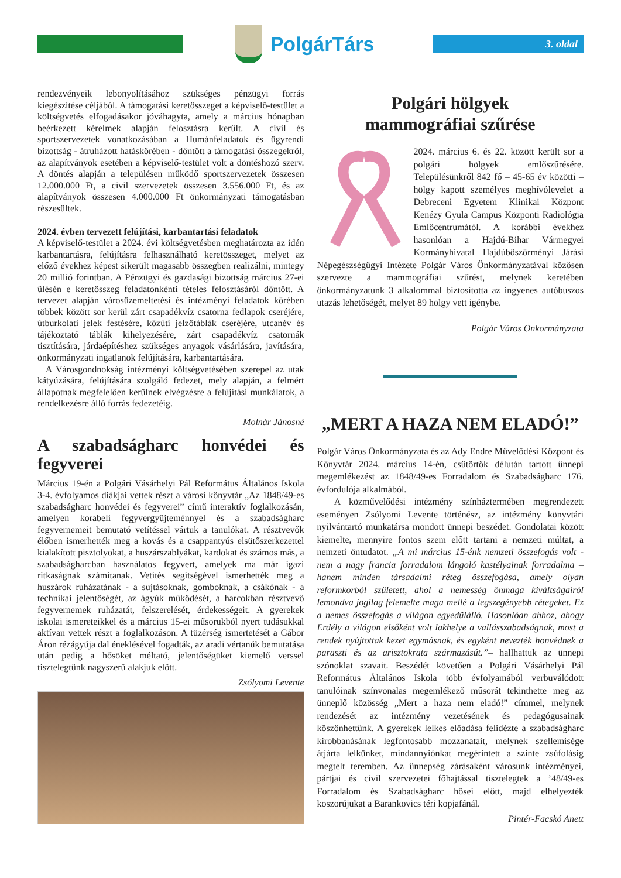PolgárTárs
3. oldal
rendezvényeik lebonyolításához szükséges pénzügyi forrás kiegészítése céljából. A támogatási keretösszeget a képviselő-testület a költségvetés elfogadásakor jóváhagyta, amely a március hónapban beérkezett kérelmek alapján felosztásra került. A civil és sportszervezetek vonatkozásában a Humánfeladatok és ügyrendi bizottság - átruházott hatáskörében - döntött a támogatási összegekről, az alapítványok esetében a képviselő-testület volt a döntéshozó szerv. A döntés alapján a településen működő sportszervezetek összesen 12.000.000 Ft, a civil szervezetek összesen 3.556.000 Ft, és az alapítványok összesen 4.000.000 Ft önkormányzati támogatásban részesültek.
2024. évben tervezett felújítási, karbantartási feladatok
A képviselő-testület a 2024. évi költségvetésben meghatározta az idén karbantartásra, felújításra felhasználható keretösszeget, melyet az előző évekhez képest sikerült magasabb összegben realizálni, mintegy 20 millió forintban. A Pénzügyi és gazdasági bizottság március 27-ei ülésén e keretösszeg feladatonkénti tételes felosztásáról döntött. A tervezet alapján városüzemeltetési és intézményi feladatok körében többek között sor kerül zárt csapadékvíz csatorna fedlapok cseréjére, útburkolati jelek festésére, közúti jelzőtáblák cseréjére, utcanév és tájékoztató táblák kihelyezésére, zárt csapadékvíz csatornák tisztítására, járdaépítéshez szükséges anyagok vásárlására, javítására, önkormányzati ingatlanok felújítására, karbantartására.
A Városgondnokság intézményi költségvetésében szerepel az utak kátyúzására, felújítására szolgáló fedezet, mely alapján, a felmért állapotnak megfelelően kerülnek elvégzésre a felújítási munkálatok, a rendelkezésre álló forrás fedezetéig.
Molnár Jánosné
A szabadságharc honvédei és fegyverei
Március 19-én a Polgári Vásárhelyi Pál Református Általános Iskola 3-4. évfolyamos diákjai vettek részt a városi könyvtár „Az 1848/49-es szabadságharc honvédei és fegyverei” című interaktív foglalkozásán, amelyen korabeli fegyvergyűjteménnyel és a szabadságharc fegyvernemeit bemutató vetítéssel vártuk a tanulókat. A résztvevők élőben ismerhették meg a kovás és a csappantyús elsütőszerkezettel kialakított pisztolyokat, a huszárszablyákat, kardokat és számos más, a szabadságharcban használatos fegyvert, amelyek ma már igazi ritkaságnak számítanak. Vetítés segítségével ismerhették meg a huszárok ruházatának - a sujtásoknak, gomboknak, a csákónak - a technikai jelentőségét, az ágyúk működését, a harcokban résztvevő fegyvernemek ruházatát, felszerelését, érdekességeit. A gyerekek iskolai ismereteikkel és a március 15-ei műsorukból nyert tudásukkal aktívan vettek részt a foglalkozáson. A tüzérség ismertetését a Gábor Áron rézágyúja dal éneklésével fogadták, az aradi vértanúk bemutatása után pedig a hősöket méltató, jelentőségüket kiemelő verssel tisztelegtünk nagyszerű alakjuk előtt.
Zsólyomi Levente
Polgári hölgyek
mammográfiai szűrése
2024. március 6. és 22. között került sor a polgári hölgyek emlőszűrésére. Településünkről 842 fő – 45-65 év közötti – hölgy kapott személyes meghívólevelet a Debreceni Egyetem Klinikai Központ Kenézy Gyula Campus Központi Radiológia Emlőcentrumától. A korábbi évekhez hasonlóan a Hajdú-Bihar Vármegyei Kormányhivatal Hajdúböszörményi Járási Népegészségügyi Intézete Polgár Város Önkormányzatával közösen szervezte a mammográfiai szűrést, melynek keretében önkormányzatunk 3 alkalommal biztosította az ingyenes autóbuszos utazás lehetőségét, melyet 89 hölgy vett igénybe.
Polgár Város Önkormányzata
„MERT A HAZA NEM ELADÓ!”
Polgár Város Önkormányzata és az Ady Endre Művelődési Központ és Könyvtár 2024. március 14-én, csütörtök délután tartott ünnepi megemlékezést az 1848/49-es Forradalom és Szabadságharc 176. évfordulója alkalmából.
A közművelődési intézmény színháztermében megrendezett eseményen Zsólyomi Levente történész, az intézmény könyvtári nyilvántartó munkatársa mondott ünnepi beszédet. Gondolatai között kiemelte, mennyire fontos szem előtt tartani a nemzeti múltat, a nemzeti öntudatot. „A mi március 15-énk nemzeti összefogás volt - nem a nagy francia forradalom lángoló kastélyainak forradalma – hanem minden társadalmi réteg összefogása, amely olyan reformkorból született, ahol a nemesség önmaga kiváltságairól lemondva jogilag felemelte maga mellé a legszegényebb rétegeket. Ez a nemes összefogás a világon egyedülálló. Hasonlóan ahhoz, ahogy Erdély a világon elsőként volt lakhelye a vallásszabadságnak, most a rendek nyújtottak kezet egymásnak, és egyként nevezték honvédnek a paraszti és az arisztokrata származásút.”– hallhattuk az ünnepi szónoklat szavait. Beszédét követően a Polgári Vásárhelyi Pál Református Általános Iskola több évfolyamából verbuválódott tanulóinak színvonalas megemlékező műsorát tekinthette meg az ünneplő közösség „Mert a haza nem eladó!” címmel, melynek rendezését az intézmény vezetésének és pedagógusainak köszönhettünk. A gyerekek lelkes előadása felidézte a szabadságharc kirobbanásának legfontosabb mozzanatait, melynek szellemisége átjárta lelkünket, mindannyiónkat megérintett a szinte zsúfolásig megtelt teremben. Az ünnepség zárásaként városunk intézményei, pártjai és civil szervezetei főhajtással tisztelegtek a ’48/49-es Forradalom és Szabadságharc hősei előtt, majd elhelyezték koszorújukat a Barankovics téri kopjafánál.
Pintér-Facskó Anett